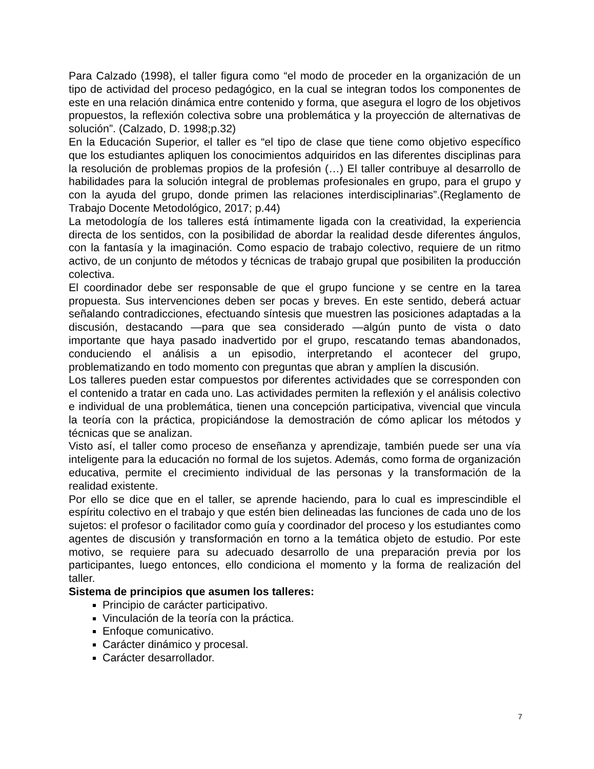Para Calzado (1998), el taller figura como “el modo de proceder en la organización de un tipo de actividad del proceso pedagógico, en la cual se integran todos los componentes de este en una relación dinámica entre contenido y forma, que asegura el logro de los objetivos propuestos, la reflexión colectiva sobre una problemática y la proyección de alternativas de solución”. (Calzado, D. 1998;p.32)
En la Educación Superior, el taller es “el tipo de clase que tiene como objetivo específico que los estudiantes apliquen los conocimientos adquiridos en las diferentes disciplinas para la resolución de problemas propios de la profesión (…) El taller contribuye al desarrollo de habilidades para la solución integral de problemas profesionales en grupo, para el grupo y con la ayuda del grupo, donde primen las relaciones interdisciplinarias”.(Reglamento de Trabajo Docente Metodológico, 2017; p.44)
La metodología de los talleres está íntimamente ligada con la creatividad, la experiencia directa de los sentidos, con la posibilidad de abordar la realidad desde diferentes ángulos, con la fantasía y la imaginación. Como espacio de trabajo colectivo, requiere de un ritmo activo, de un conjunto de métodos y técnicas de trabajo grupal que posibiliten la producción colectiva.
El coordinador debe ser responsable de que el grupo funcione y se centre en la tarea propuesta. Sus intervenciones deben ser pocas y breves. En este sentido, deberá actuar señalando contradicciones, efectuando síntesis que muestren las posiciones adaptadas a la discusión, destacando —para que sea considerado —algún punto de vista o dato importante que haya pasado inadvertido por el grupo, rescatando temas abandonados, conduciendo el análisis a un episodio, interpretando el acontecer del grupo, problematizando en todo momento con preguntas que abran y amplíen la discusión.
Los talleres pueden estar compuestos por diferentes actividades que se corresponden con el contenido a tratar en cada uno. Las actividades permiten la reflexión y el análisis colectivo e individual de una problemática, tienen una concepción participativa, vivencial que vincula la teoría con la práctica, propiciándose la demostración de cómo aplicar los métodos y técnicas que se analizan.
Visto así, el taller como proceso de enseñanza y aprendizaje, también puede ser una vía inteligente para la educación no formal de los sujetos. Además, como forma de organización educativa, permite el crecimiento individual de las personas y la transformación de la realidad existente.
Por ello se dice que en el taller, se aprende haciendo, para lo cual es imprescindible el espíritu colectivo en el trabajo y que estén bien delineadas las funciones de cada uno de los sujetos: el profesor o facilitador como guía y coordinador del proceso y los estudiantes como agentes de discusión y transformación en torno a la temática objeto de estudio. Por este motivo, se requiere para su adecuado desarrollo de una preparación previa por los participantes, luego entonces, ello condiciona el momento y la forma de realización del taller.
Sistema de principios que asumen los talleres:
Principio de carácter participativo.
Vinculación de la teoría con la práctica.
Enfoque comunicativo.
Carácter dinámico y procesal.
Carácter desarrollador.
7